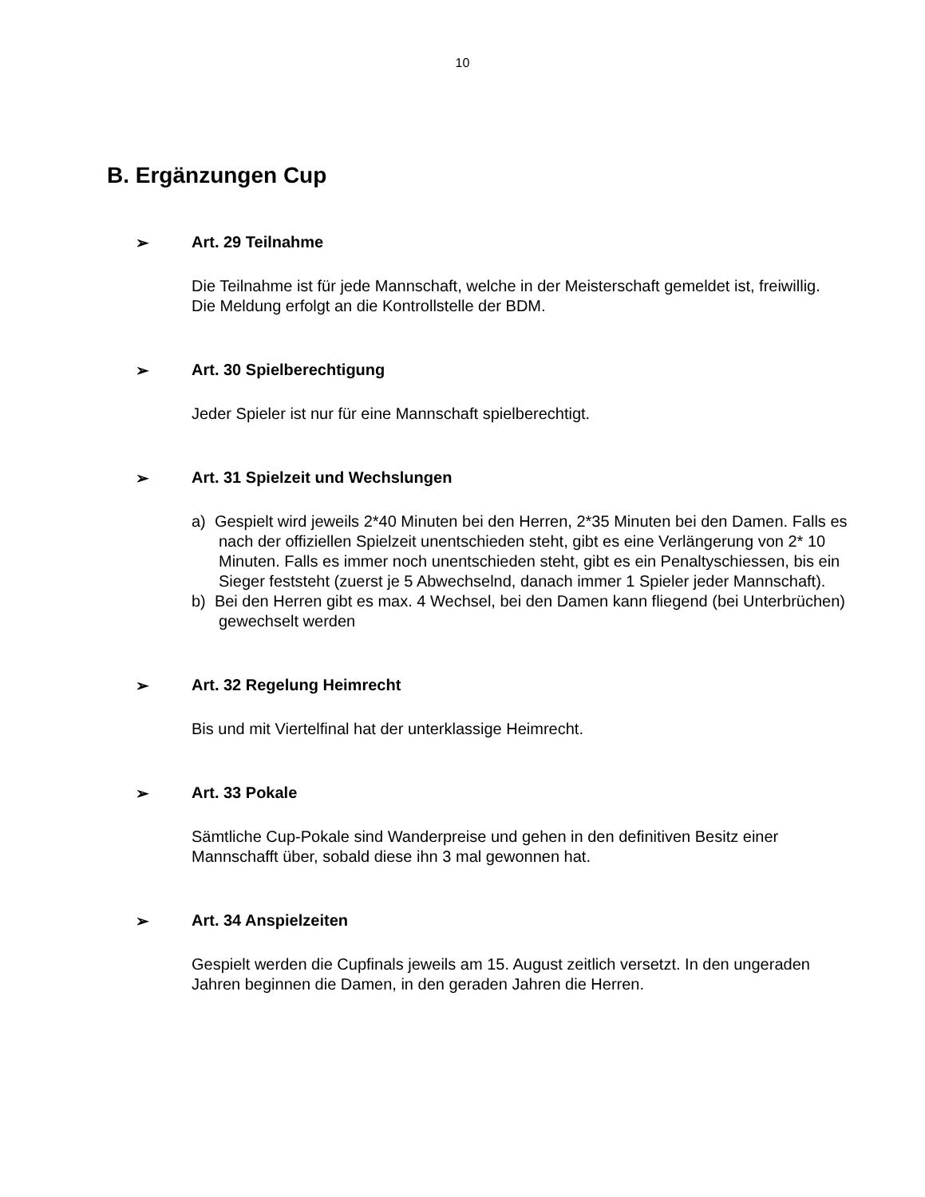10
B. Ergänzungen Cup
➢ Art. 29 Teilnahme
Die Teilnahme ist für jede Mannschaft, welche in der Meisterschaft gemeldet ist, freiwillig. Die Meldung erfolgt an die Kontrollstelle der BDM.
➢ Art. 30 Spielberechtigung
Jeder Spieler ist nur für eine Mannschaft spielberechtigt.
➢ Art. 31 Spielzeit und Wechslungen
a) Gespielt wird jeweils 2*40 Minuten bei den Herren, 2*35 Minuten bei den Damen. Falls es nach der offiziellen Spielzeit unentschieden steht, gibt es eine Verlängerung von 2* 10 Minuten. Falls es immer noch unentschieden steht, gibt es ein Penaltyschiessen, bis ein Sieger feststeht (zuerst je 5 Abwechselnd, danach immer 1 Spieler jeder Mannschaft).
b) Bei den Herren gibt es max. 4 Wechsel, bei den Damen kann fliegend (bei Unterbrüchen) gewechselt werden
➢ Art. 32 Regelung Heimrecht
Bis und mit Viertelfinal hat der unterklassige Heimrecht.
➢ Art. 33 Pokale
Sämtliche Cup-Pokale sind Wanderpreise und gehen in den definitiven Besitz einer Mannschafft über, sobald diese ihn 3 mal gewonnen hat.
➢ Art. 34 Anspielzeiten
Gespielt werden die Cupfinals jeweils am 15. August zeitlich versetzt. In den ungeraden Jahren beginnen die Damen, in den geraden Jahren die Herren.